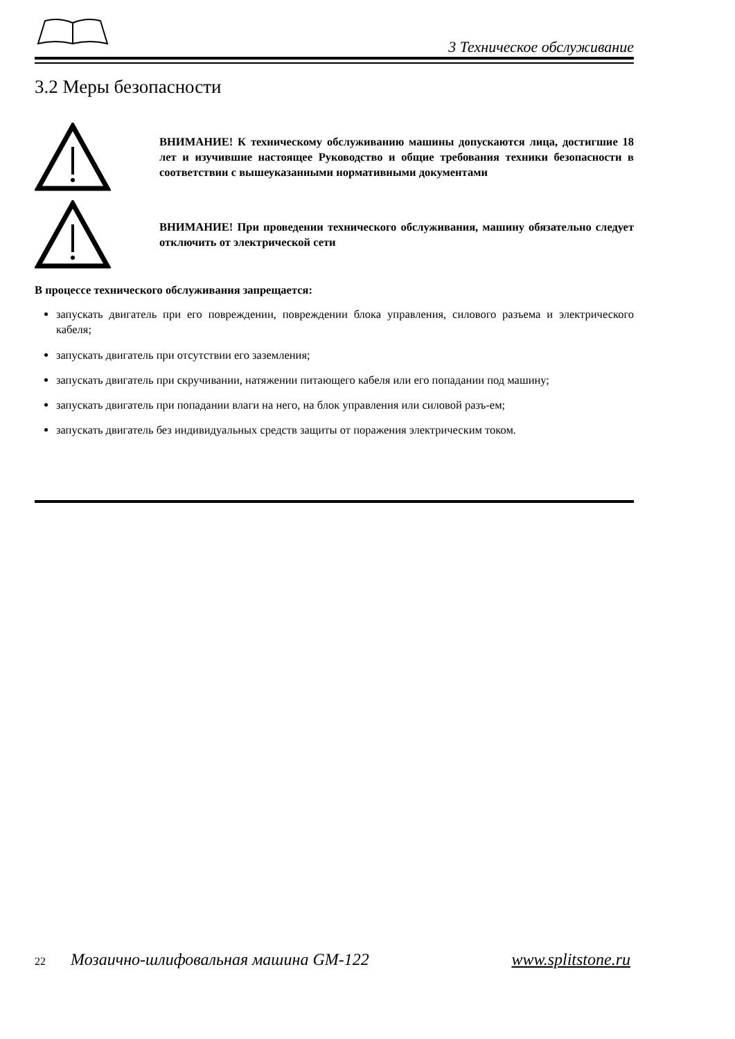3 Техническое обслуживание
3.2 Меры безопасности
ВНИМАНИЕ! К техническому обслуживанию машины допускаются лица, достигшие 18 лет и изучившие настоящее Руководство и общие требования техники безопасности в соответствии с вышеуказанными нормативными документами
ВНИМАНИЕ! При проведении технического обслуживания, машину обязательно следует отключить от электрической сети
В процессе технического обслуживания запрещается:
запускать двигатель при его повреждении, повреждении блока управления, силового разъема и электрического кабеля;
запускать двигатель при отсутствии его заземления;
запускать двигатель при скручивании, натяжении питающего кабеля или его попадании под машину;
запускать двигатель при попадании влаги на него, на блок управления или силовой разъ-ем;
запускать двигатель без индивидуальных средств защиты от поражения электрическим током.
22 Мозаично-шлифовальная машина GM-122 www.splitstone.ru